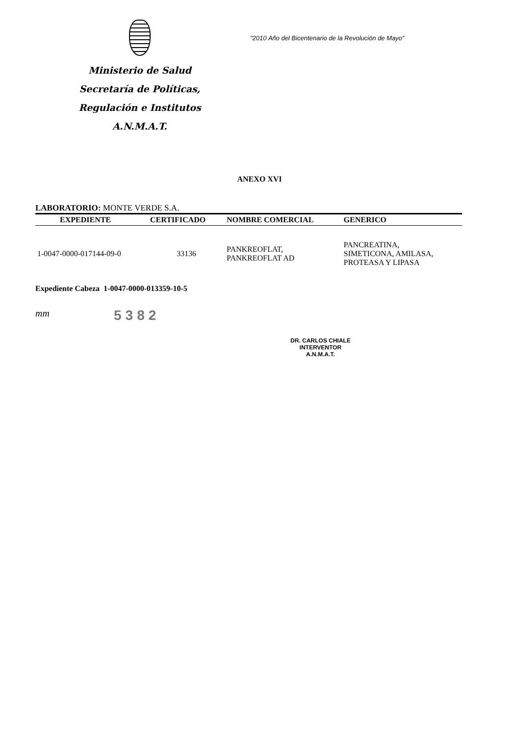Ministerio de Salud
Secretaría de Políticas,
Regulación e Institutos
A.N.M.A.T.
"2010 Año del Bicentenario de la Revolución de Mayo"
ANEXO XVI
LABORATORIO: MONTE VERDE S.A.
| EXPEDIENTE | CERTIFICADO | NOMBRE COMERCIAL | GENERICO |
| --- | --- | --- | --- |
| 1-0047-0000-017144-09-0 | 33136 | PANKREOFLAT, PANKREOFLAT AD | PANCREATINA, SIMETICONA, AMILASA, PROTEASA Y LIPASA |
Expediente Cabeza 1-0047-0000-013359-10-5
mm
5382
DR. CARLOS CHIALE
INTERVENTOR
A.N.M.A.T.